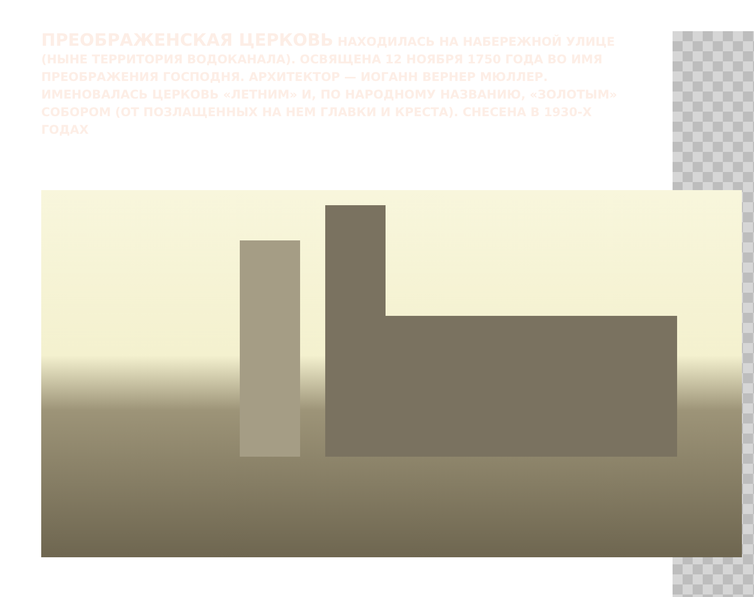ПРЕОБРАЖЕНСКАЯ ЦЕРКОВЬ НАХОДИЛАСЬ НА НАБЕРЕЖНОЙ УЛИЦЕ (НЫНЕ ТЕРРИТОРИЯ ВОДОКАНАЛА). ОСВЯЩЕНА 12 НОЯБРЯ 1750 ГОДА ВО ИМЯ ПРЕОБРАЖЕНИЯ ГОСПОДНЯ. АРХИТЕКТОР — ИОГАНН ВЕРНЕР МЮЛЛЕР. ИМЕНОВАЛАСЬ ЦЕРКОВЬ «ЛЕТНИМ» И, ПО НАРОДНОМУ НАЗВАНИЮ, «ЗОЛОТЫМ» СОБОРОМ (ОТ ПОЗЛАЩЕННЫХ НА НЕМ ГЛАВКИ И КРЕСТА). СНЕСЕНА В 1930-Х ГОДАХ